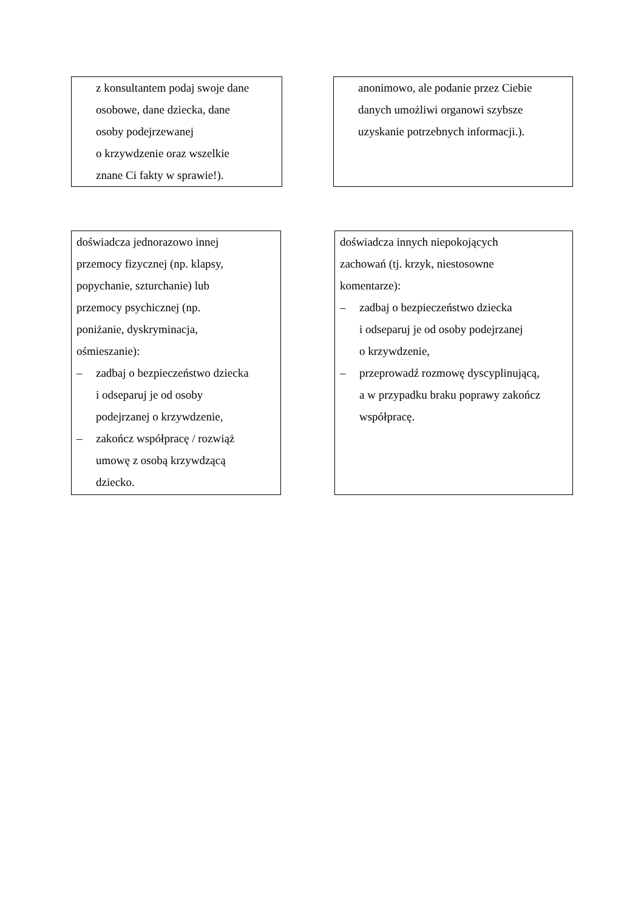z konsultantem podaj swoje dane
osobowe, dane dziecka, dane
osoby podejrzewanej
o krzywdzenie oraz wszelkie
znane Ci fakty w sprawie!).
anonimowo, ale podanie przez Ciebie
danych umożliwi organowi szybsze
uzyskanie potrzebnych informacji.).
doświadcza jednorazowo innej
przemocy fizycznej (np. klapsy,
popychanie, szturchanie) lub
przemocy psychicznej (np.
poniżanie, dyskryminacja,
ośmieszanie):
– zadbaj o bezpieczeństwo dziecka
i odseparuj je od osoby
podejrzanej o krzywdzenie,
– zakończ współpracę / rozwiąż
umowę z osobą krzywdzącą
dziecko.
doświadcza innych niepokojących
zachowań (tj. krzyk, niestosowne
komentarze):
– zadbaj o bezpieczeństwo dziecka
i odseparuj je od osoby podejrzanej
o krzywdzenie,
– przeprowadź rozmowę dyscyplinującą,
a w przypadku braku poprawy zakończ
współpracę.